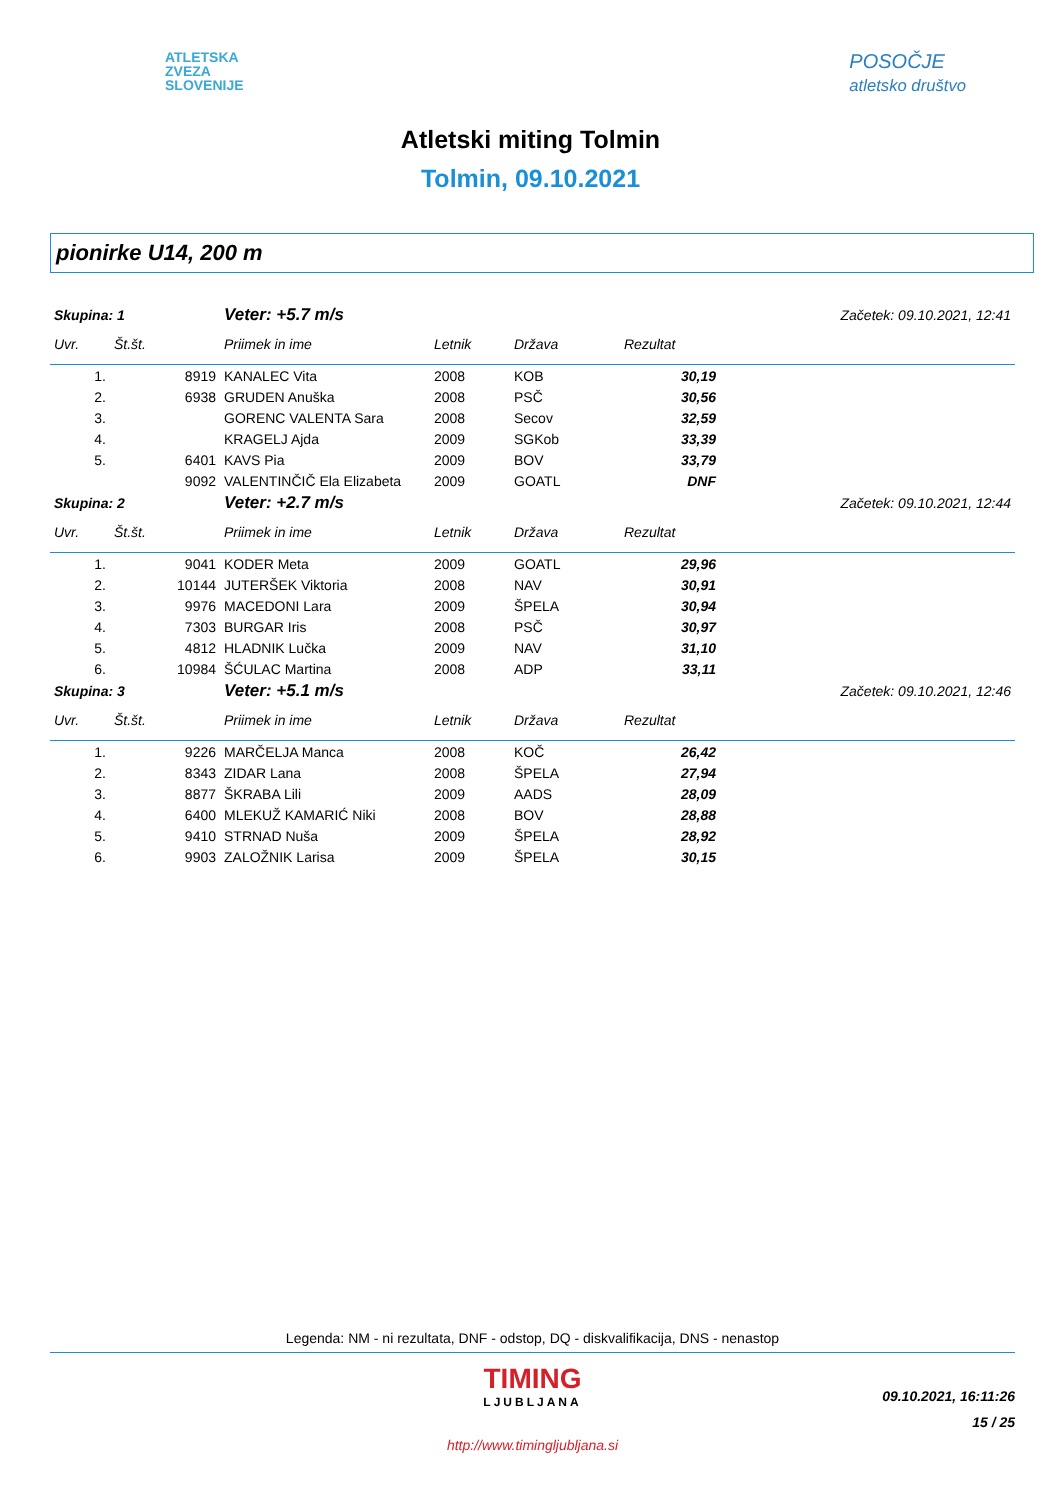ATLETSKA
ZVEZA
SLOVENIJE
POSOČJE
atletsko društvo
Atletski miting Tolmin
Tolmin, 09.10.2021
pionirke U14, 200 m
| Skupina: 1 | | Veter: +5.7 m/s | | Začetek: 09.10.2021, 12:41 | | |
| Uvr. | Št.št. | Priimek in ime | Letnik | Država | Rezultat | |
| 1. | 8919 | KANALEC Vita | 2008 | KOB | 30,19 | |
| 2. | 6938 | GRUDEN Anuška | 2008 | PSČ | 30,56 | |
| 3. | | GORENC VALENTA Sara | 2008 | Secov | 32,59 | |
| 4. | | KRAGELJ Ajda | 2009 | SGKob | 33,39 | |
| 5. | 6401 | KAVS Pia | 2009 | BOV | 33,79 | |
| | 9092 | VALENTINČIČ Ela Elizabeta | 2009 | GOATL | DNF | |
| Skupina: 2 | | Veter: +2.7 m/s | | Začetek: 09.10.2021, 12:44 | | |
| Uvr. | Št.št. | Priimek in ime | Letnik | Država | Rezultat | |
| 1. | 9041 | KODER Meta | 2009 | GOATL | 29,96 | |
| 2. | 10144 | JUTERŠEK Viktoria | 2008 | NAV | 30,91 | |
| 3. | 9976 | MACEDONI Lara | 2009 | ŠPELA | 30,94 | |
| 4. | 7303 | BURGAR Iris | 2008 | PSČ | 30,97 | |
| 5. | 4812 | HLADNIK Lučka | 2009 | NAV | 31,10 | |
| 6. | 10984 | ŠĆULAC Martina | 2008 | ADP | 33,11 | |
| Skupina: 3 | | Veter: +5.1 m/s | | Začetek: 09.10.2021, 12:46 | | |
| Uvr. | Št.št. | Priimek in ime | Letnik | Država | Rezultat | |
| 1. | 9226 | MARČELJA Manca | 2008 | KOČ | 26,42 | |
| 2. | 8343 | ZIDAR Lana | 2008 | ŠPELA | 27,94 | |
| 3. | 8877 | ŠKRABA Lili | 2009 | AADS | 28,09 | |
| 4. | 6400 | MLEKUŽ KAMARIĆ Niki | 2008 | BOV | 28,88 | |
| 5. | 9410 | STRNAD Nuša | 2009 | ŠPELA | 28,92 | |
| 6. | 9903 | ZALOŽNIK Larisa | 2009 | ŠPELA | 30,15 | |
Legenda: NM - ni rezultata, DNF - odstop, DQ - diskvalifikacija, DNS - nenastop
TIMING
LJUBLJANA
http://www.timingljubljana.si
09.10.2021, 16:11:26
15 / 25